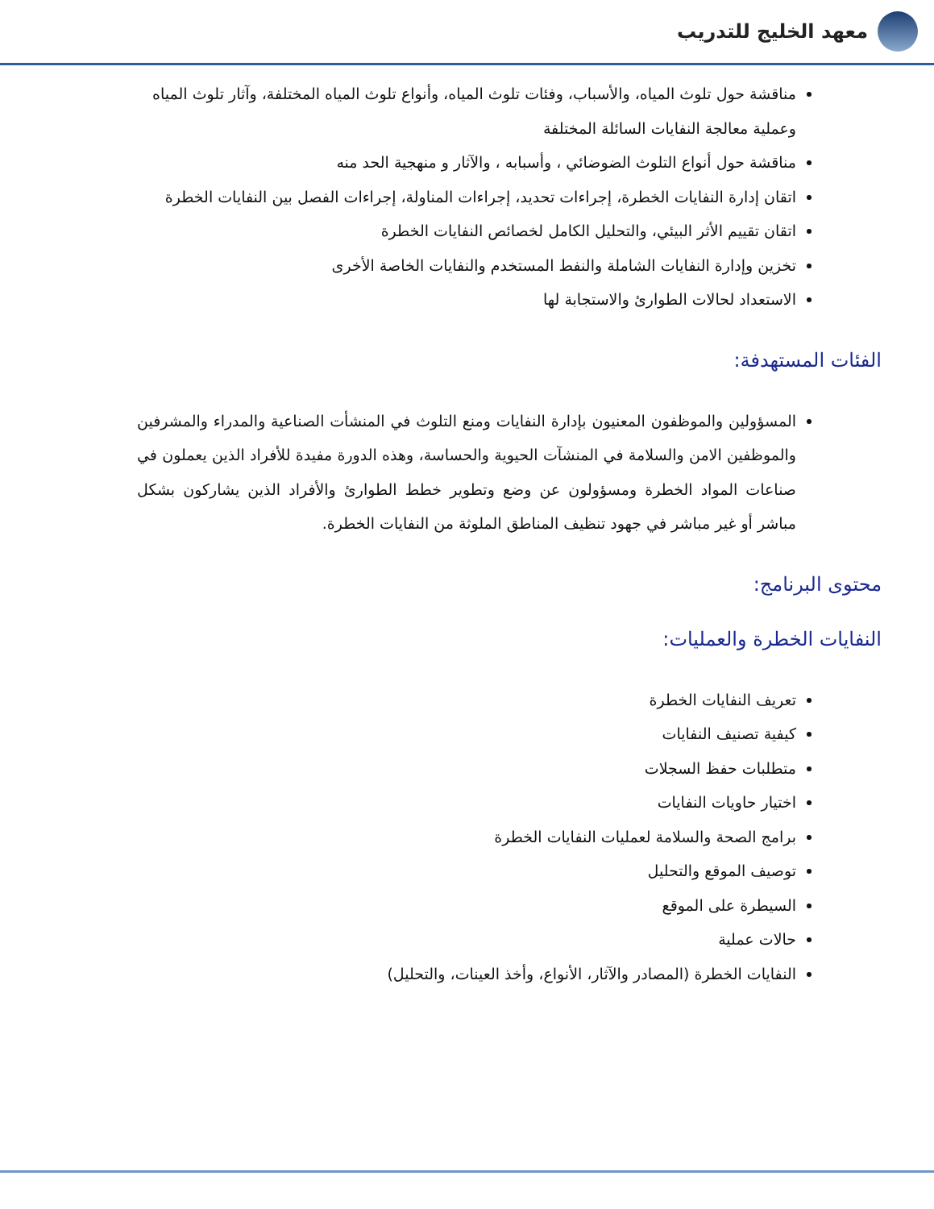معهد الخليج للتدريب
مناقشة حول تلوث المياه، والأسباب، وفئات تلوث المياه، وأنواع تلوث المياه المختلفة، وآثار تلوث المياه وعملية معالجة النفايات السائلة المختلفة
مناقشة حول أنواع التلوث الضوضائي ، وأسبابه ، والآثار و منهجية الحد منه
اتقان إدارة النفايات الخطرة، إجراءات تحديد، إجراءات المناولة، إجراءات الفصل بين النفايات الخطرة
اتقان تقييم الأثر البيئي، والتحليل الكامل لخصائص النفايات الخطرة
تخزين وإدارة النفايات الشاملة والنفط المستخدم والنفايات الخاصة الأخرى
الاستعداد لحالات الطوارئ والاستجابة لها
الفئات المستهدفة:
المسؤولين والموظفون المعنيون بإدارة النفايات ومنع التلوث في المنشأت الصناعية والمدراء والمشرفين والموظفين الامن والسلامة في المنشآت الحيوية والحساسة، وهذه الدورة مفيدة للأفراد الذين يعملون في صناعات المواد الخطرة ومسؤولون عن وضع وتطوير خطط الطوارئ والأفراد الذين يشاركون بشكل مباشر أو غير مباشر في جهود تنظيف المناطق الملوثة من النفايات الخطرة.
محتوى البرنامج:
النفايات الخطرة والعمليات:
تعريف النفايات الخطرة
كيفية تصنيف النفايات
متطلبات حفظ السجلات
اختيار حاويات النفايات
برامج الصحة والسلامة لعمليات النفايات الخطرة
توصيف الموقع والتحليل
السيطرة على الموقع
حالات عملية
النفايات الخطرة (المصادر والآثار، الأنواع، وأخذ العينات، والتحليل)